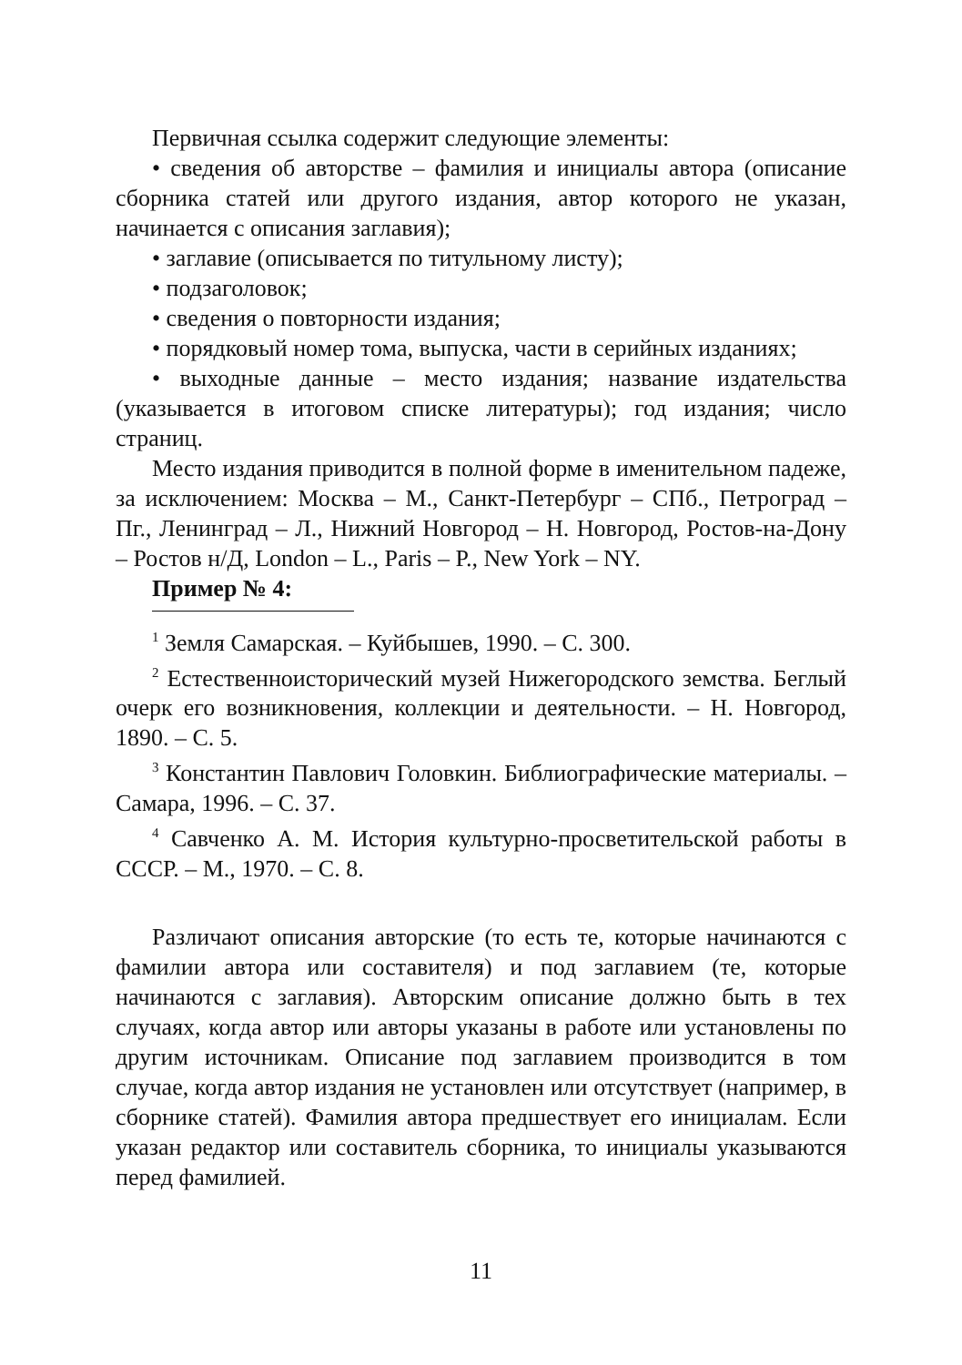Первичная ссылка содержит следующие элементы:
• сведения об авторстве – фамилия и инициалы автора (описание сборника статей или другого издания, автор которого не указан, начинается с описания заглавия);
• заглавие (описывается по титульному листу);
• подзаголовок;
• сведения о повторности издания;
• порядковый номер тома, выпуска, части в серийных изданиях;
• выходные данные – место издания; название издательства (указывается в итоговом списке литературы); год издания; число страниц.
Место издания приводится в полной форме в именительном падеже, за исключением: Москва – М., Санкт-Петербург – СПб., Петроград – Пг., Ленинград – Л., Нижний Новгород – Н. Новгород, Ростов-на-Дону – Ростов н/Д, London – L., Paris – P., New York – NY.
Пример № 4:
<sup>1</sup> Земля Самарская. – Куйбышев, 1990. – С. 300.
<sup>2</sup> Естественноисторический музей Нижегородского земства. Беглый очерк его возникновения, коллекции и деятельности. – Н. Новгород, 1890. – С. 5.
<sup>3</sup> Константин Павлович Головкин. Библиографические материалы. – Самара, 1996. – С. 37.
<sup>4</sup> Савченко А. М. История культурно-просветительской работы в СССР. – М., 1970. – С. 8.
Различают описания авторские (то есть те, которые начинаются с фамилии автора или составителя) и под заглавием (те, которые начинаются с заглавия). Авторским описание должно быть в тех случаях, когда автор или авторы указаны в работе или установлены по другим источникам. Описание под заглавием производится в том случае, когда автор издания не установлен или отсутствует (например, в сборнике статей). Фамилия автора предшествует его инициалам. Если указан редактор или составитель сборника, то инициалы указываются перед фамилией.
11